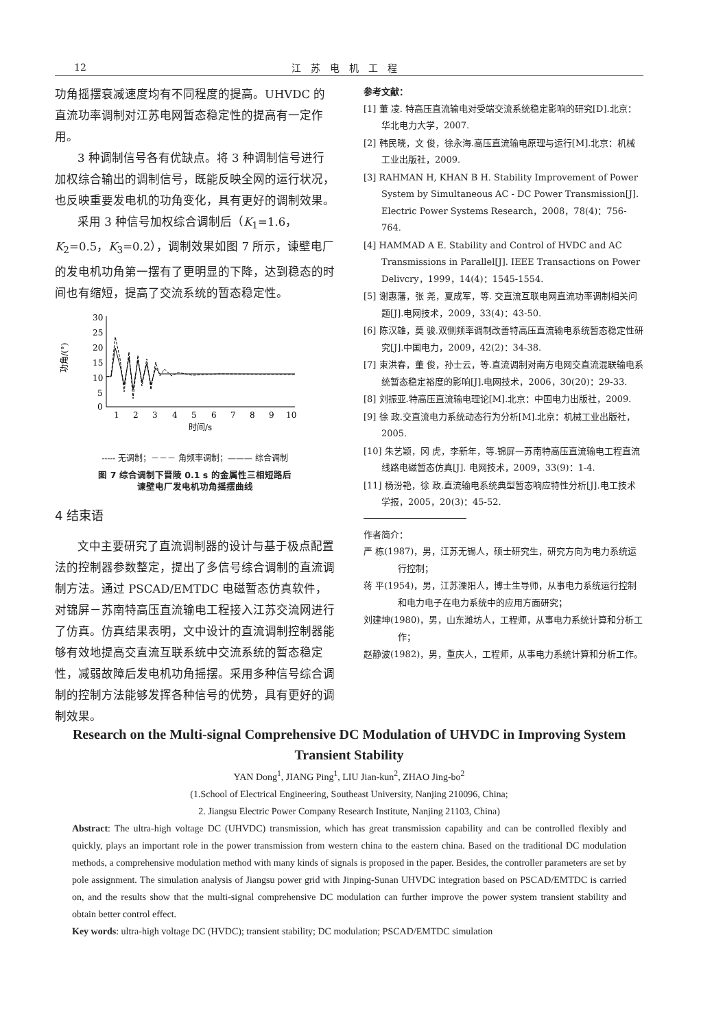12
江苏电机工程
功角摇摆衰减速度均有不同程度的提高。UHVDC 的直流功率调制对江苏电网暂态稳定性的提高有一定作用。
3 种调制信号各有优缺点。将 3 种调制信号进行加权综合输出的调制信号，既能反映全网的运行状况，也反映重要发电机的功角变化，具有更好的调制效果。
采用 3 种信号加权综合调制后（K<sub>1</sub>=1.6，K<sub>2</sub>=0.5，K<sub>3</sub>=0.2），调制效果如图 7 所示，谏壁电厂的发电机功角第一摆有了更明显的下降，达到稳态的时间也有缩短，提高了交流系统的暂态稳定性。
功角/(°)
30
25
20
15
10
5
0
1
2
3
4
5
6
7
8
9
10
时间/s
----- 无调制；－－－ 角频率调制；——— 综合调制
图 7 综合调制下晋陵 0.1 s 的金属性三相短路后
谏壁电厂发电机功角摇摆曲线
4 结束语
文中主要研究了直流调制器的设计与基于极点配置法的控制器参数整定，提出了多信号综合调制的直流调制方法。通过 PSCAD/EMTDC 电磁暂态仿真软件，对锦屏－苏南特高压直流输电工程接入江苏交流网进行了仿真。仿真结果表明，文中设计的直流调制控制器能够有效地提高交直流互联系统中交流系统的暂态稳定性，减弱故障后发电机功角摇摆。采用多种信号综合调制的控制方法能够发挥各种信号的优势，具有更好的调制效果。
参考文献：
[1] 董 凌. 特高压直流输电对受端交流系统稳定影响的研究[D].北京：华北电力大学，2007.
[2] 韩民晓，文 俊，徐永海.高压直流输电原理与运行[M].北京：机械工业出版社，2009.
[3] RAHMAN H, KHAN B H. Stability Improvement of Power System by Simultaneous AC - DC Power Transmission[J]. Electric Power Systems Research，2008，78(4)：756-764.
[4] HAMMAD A E. Stability and Control of HVDC and AC Transmissions in Parallel[J]. IEEE Transactions on Power Delivcry，1999，14(4)：1545-1554.
[5] 谢惠藩，张 尧，夏成军，等. 交直流互联电网直流功率调制相关问题[J].电网技术，2009，33(4)：43-50.
[6] 陈汉雄，莫 骏.双侧频率调制改善特高压直流输电系统暂态稳定性研究[J].中国电力，2009，42(2)：34-38.
[7] 束洪春，董 俊，孙士云，等.直流调制对南方电网交直流混联输电系统暂态稳定裕度的影响[J].电网技术，2006，30(20)：29-33.
[8] 刘振亚.特高压直流输电理论[M].北京：中国电力出版社，2009.
[9] 徐 政.交直流电力系统动态行为分析[M].北京：机械工业出版社，2005.
[10] 朱艺颖，冈 虎，李新年，等.锦屏—苏南特高压直流输电工程直流线路电磁暂态仿真[J]. 电网技术，2009，33(9)：1-4.
[11] 杨汾艳，徐 政.直流输电系统典型暂态响应特性分析[J].电工技术学报，2005，20(3)：45-52.
作者简介：
严 栋(1987)，男，江苏无锡人，硕士研究生，研究方向为电力系统运行控制；
蒋 平(1954)，男，江苏溧阳人，博士生导师，从事电力系统运行控制和电力电子在电力系统中的应用方面研究；
刘建坤(1980)，男，山东潍坊人，工程师，从事电力系统计算和分析工作；
赵静波(1982)，男，重庆人，工程师，从事电力系统计算和分析工作。
Research on the Multi-signal Comprehensive DC Modulation of UHVDC in Improving System Transient Stability
YAN Dong<sup>1</sup>, JIANG Ping<sup>1</sup>, LIU Jian-kun<sup>2</sup>, ZHAO Jing-bo<sup>2</sup>
(1.School of Electrical Engineering, Southeast University, Nanjing 210096, China;
2. Jiangsu Electric Power Company Research Institute, Nanjing 21103, China)
Abstract: The ultra-high voltage DC (UHVDC) transmission, which has great transmission capability and can be controlled flexibly and quickly, plays an important role in the power transmission from western china to the eastern china. Based on the traditional DC modulation methods, a comprehensive modulation method with many kinds of signals is proposed in the paper. Besides, the controller parameters are set by pole assignment. The simulation analysis of Jiangsu power grid with Jinping-Sunan UHVDC integration based on PSCAD/EMTDC is carried on, and the results show that the multi-signal comprehensive DC modulation can further improve the power system transient stability and obtain better control effect.
Key words: ultra-high voltage DC (HVDC); transient stability; DC modulation; PSCAD/EMTDC simulation